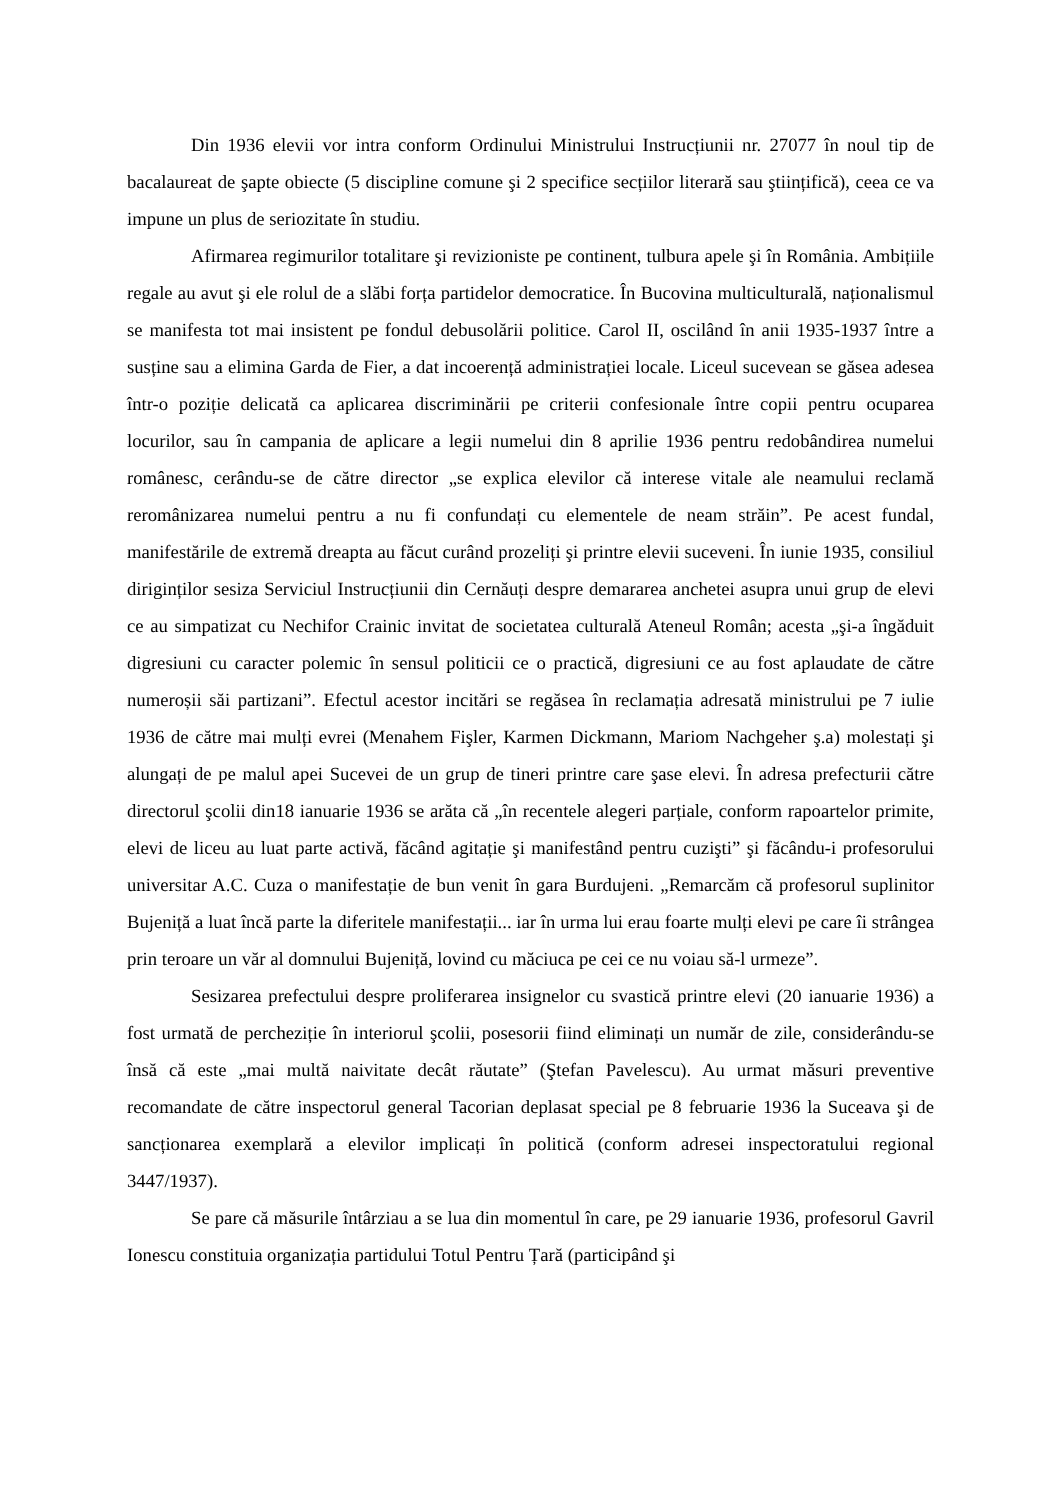Din 1936 elevii vor intra conform Ordinului Ministrului Instrucțiunii nr. 27077 în noul tip de bacalaureat de şapte obiecte (5 discipline comune şi 2 specifice secțiilor literară sau ştiințifică), ceea ce va impune un plus de seriozitate în studiu.
Afirmarea regimurilor totalitare şi revizioniste pe continent, tulbura apele şi în România. Ambițiile regale au avut şi ele rolul de a slăbi forța partidelor democratice. În Bucovina multiculturală, naționalismul se manifesta tot mai insistent pe fondul debusolării politice. Carol II, oscilând în anii 1935-1937 între a susține sau a elimina Garda de Fier, a dat incoerență administrației locale. Liceul sucevean se găsea adesea într-o poziție delicată ca aplicarea discriminării pe criterii confesionale între copii pentru ocuparea locurilor, sau în campania de aplicare a legii numelui din 8 aprilie 1936 pentru redobândirea numelui românesc, cerându-se de către director „se explica elevilor că interese vitale ale neamului reclamă reromânizarea numelui pentru a nu fi confundați cu elementele de neam străin”. Pe acest fundal, manifestările de extremă dreapta au făcut curând prozeliți şi printre elevii suceveni. În iunie 1935, consiliul diriginților sesiza Serviciul Instrucțiunii din Cernăuți despre demararea anchetei asupra unui grup de elevi ce au simpatizat cu Nechifor Crainic invitat de societatea culturală Ateneul Român; acesta „şi-a îngăduit digresiuni cu caracter polemic în sensul politicii ce o practică, digresiuni ce au fost aplaudate de către numeroșii săi partizani”. Efectul acestor incitări se regăsea în reclamația adresată ministrului pe 7 iulie 1936 de către mai mulți evrei (Menahem Fişler, Karmen Dickmann, Mariom Nachgeher ş.a) molestați şi alungați de pe malul apei Sucevei de un grup de tineri printre care şase elevi. În adresa prefecturii către directorul şcolii din18 ianuarie 1936 se arăta că „în recentele alegeri parțiale, conform rapoartelor primite, elevi de liceu au luat parte activă, făcând agitație şi manifestând pentru cuzişti” şi făcându-i profesorului universitar A.C. Cuza o manifestație de bun venit în gara Burdujeni. „Remarcăm că profesorul suplinitor Bujeniță a luat încă parte la diferitele manifestații... iar în urma lui erau foarte mulți elevi pe care îi strângea prin teroare un văr al domnului Bujeniță, lovind cu măciuca pe cei ce nu voiau să-l urmeze”.
Sesizarea prefectului despre proliferarea insignelor cu svastică printre elevi (20 ianuarie 1936) a fost urmată de percheziție în interiorul şcolii, posesorii fiind eliminați un număr de zile, considerându-se însă că este „mai multă naivitate decât răutate” (Ştefan Pavelescu). Au urmat măsuri preventive recomandate de către inspectorul general Tacorian deplasat special pe 8 februarie 1936 la Suceava şi de sancționarea exemplară a elevilor implicați în politică (conform adresei inspectoratului regional 3447/1937).
Se pare că măsurile întârziau a se lua din momentul în care, pe 29 ianuarie 1936, profesorul Gavril Ionescu constituia organizația partidului Totul Pentru Țară (participând şi